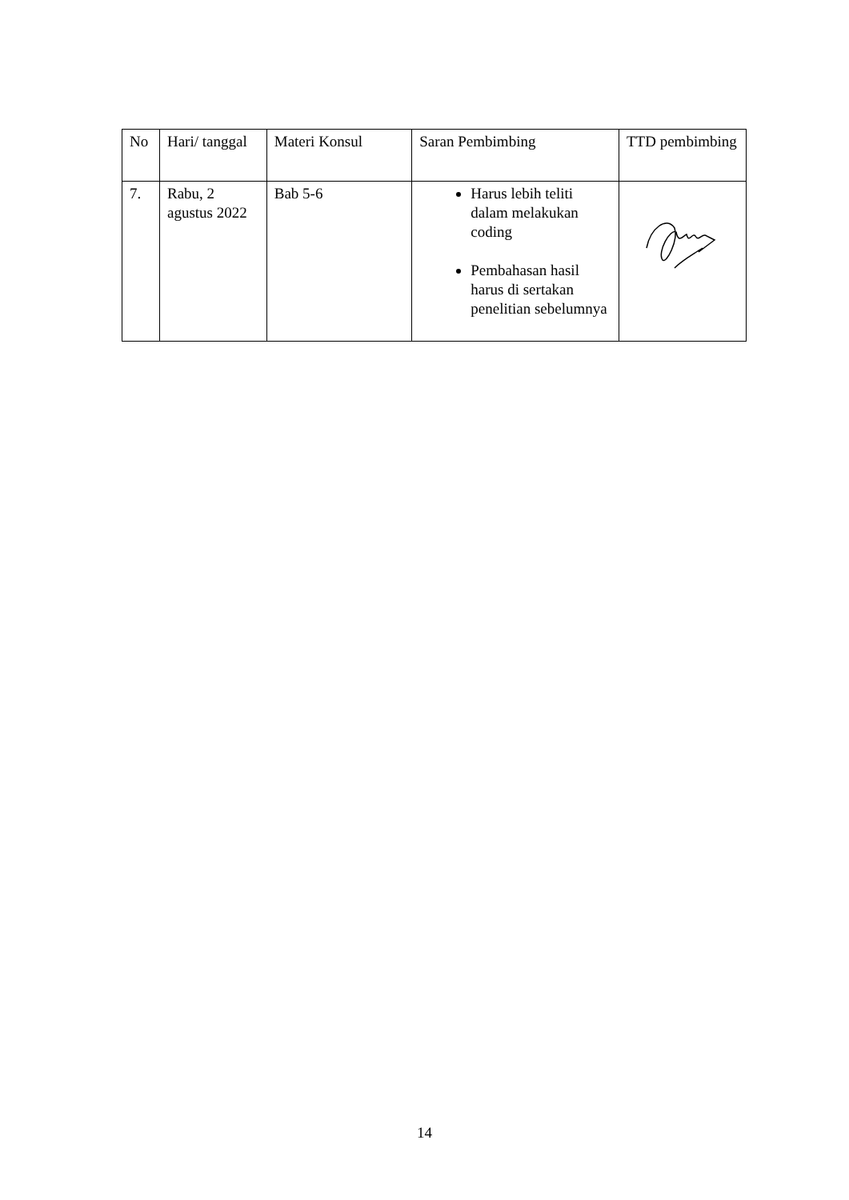| No | Hari/ tanggal | Materi Konsul | Saran Pembimbing | TTD pembimbing |
| --- | --- | --- | --- | --- |
| 7. | Rabu, 2 agustus 2022 | Bab 5-6 | Harus lebih teliti dalam melakukan coding Pembahasan hasil harus di sertakan penelitian sebelumnya | |
14